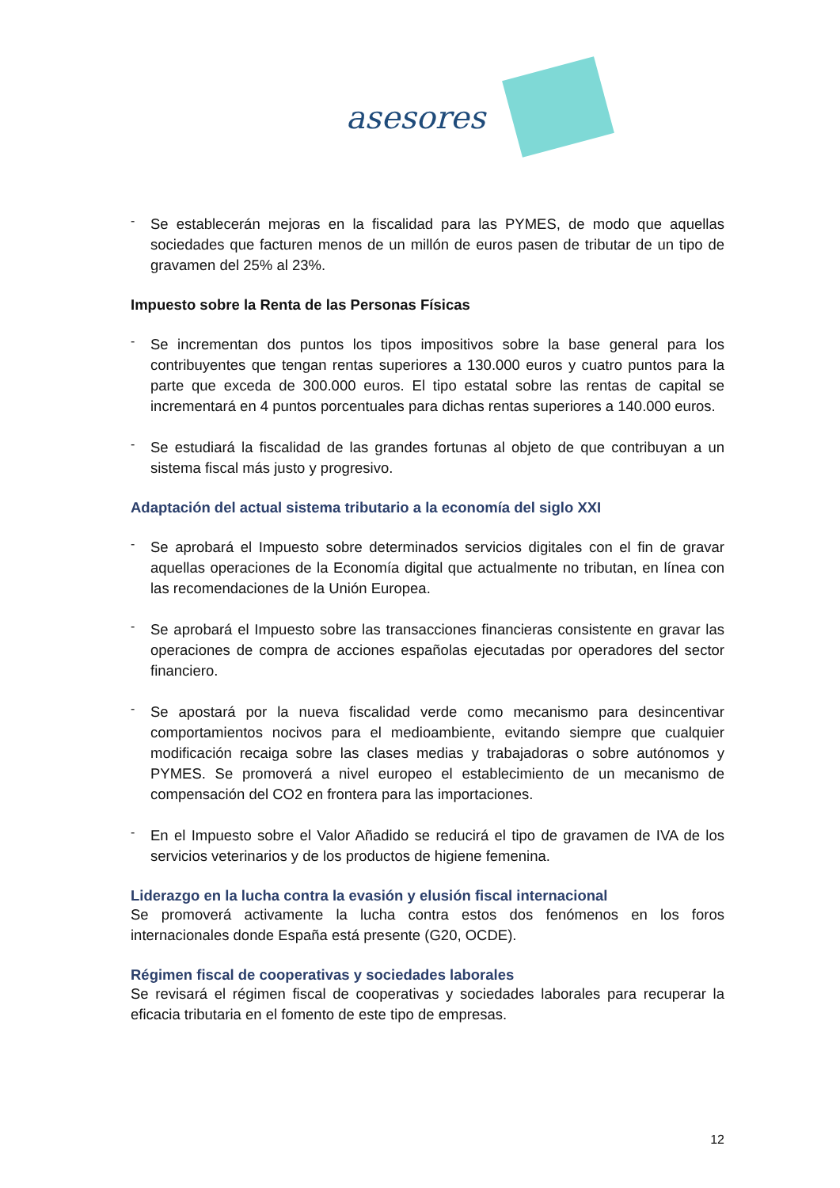asesores
-
Se establecerán mejoras en la fiscalidad para las PYMES, de modo que aquellas sociedades que facturen menos de un millón de euros pasen de tributar de un tipo de gravamen del 25% al 23%.
Impuesto sobre la Renta de las Personas Físicas
-
Se incrementan dos puntos los tipos impositivos sobre la base general para los contribuyentes que tengan rentas superiores a 130.000 euros y cuatro puntos para la parte que exceda de 300.000 euros. El tipo estatal sobre las rentas de capital se incrementará en 4 puntos porcentuales para dichas rentas superiores a 140.000 euros.
-
Se estudiará la fiscalidad de las grandes fortunas al objeto de que contribuyan a un sistema fiscal más justo y progresivo.
Adaptación del actual sistema tributario a la economía del siglo XXI
-
Se aprobará el Impuesto sobre determinados servicios digitales con el fin de gravar aquellas operaciones de la Economía digital que actualmente no tributan, en línea con las recomendaciones de la Unión Europea.
-
Se aprobará el Impuesto sobre las transacciones financieras consistente en gravar las operaciones de compra de acciones españolas ejecutadas por operadores del sector financiero.
-
Se apostará por la nueva fiscalidad verde como mecanismo para desincentivar comportamientos nocivos para el medioambiente, evitando siempre que cualquier modificación recaiga sobre las clases medias y trabajadoras o sobre autónomos y PYMES. Se promoverá a nivel europeo el establecimiento de un mecanismo de compensación del CO2 en frontera para las importaciones.
-
En el Impuesto sobre el Valor Añadido se reducirá el tipo de gravamen de IVA de los servicios veterinarios y de los productos de higiene femenina.
Liderazgo en la lucha contra la evasión y elusión fiscal internacional
Se promoverá activamente la lucha contra estos dos fenómenos en los foros internacionales donde España está presente (G20, OCDE).
Régimen fiscal de cooperativas y sociedades laborales
Se revisará el régimen fiscal de cooperativas y sociedades laborales para recuperar la eficacia tributaria en el fomento de este tipo de empresas.
12